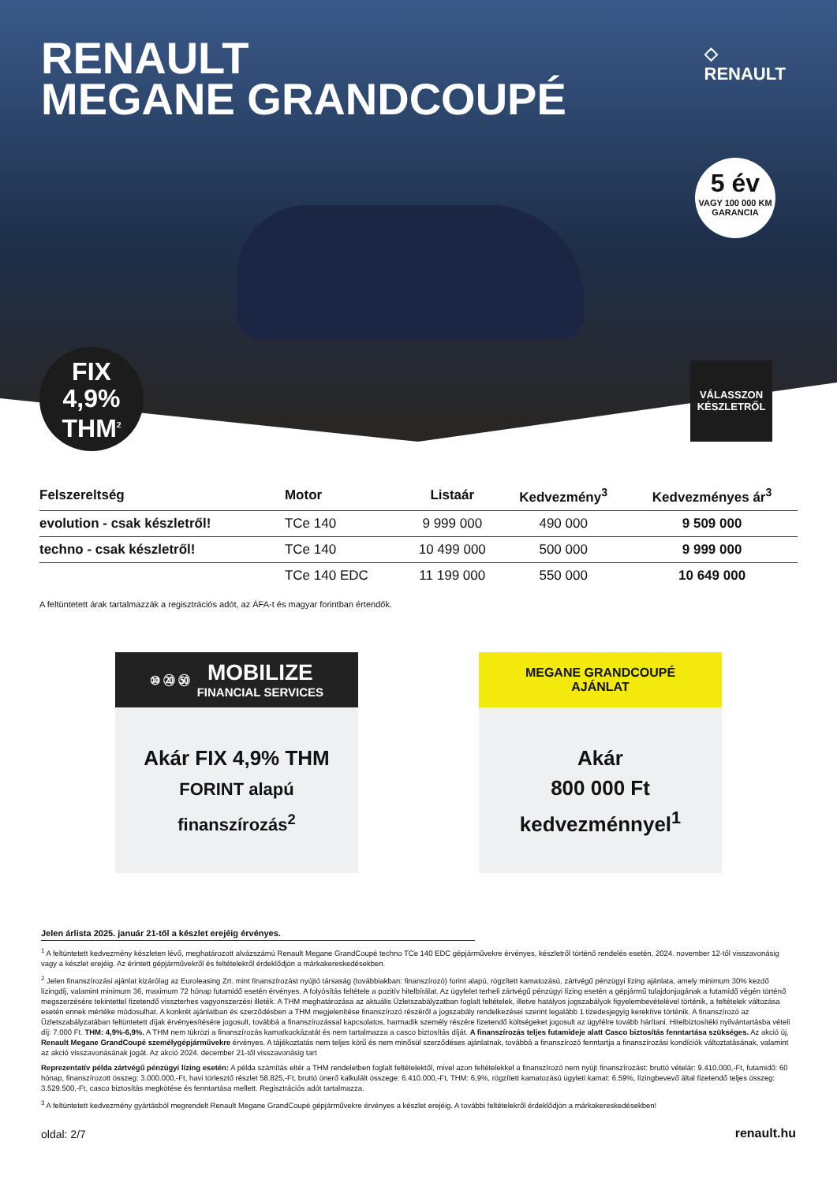RENAULT
MEGANE GRANDCOUPÉ
◇
RENAULT
5 év
VAGY 100 000 KM
GARANCIA
FIX
4,9%
THM<sup>2</sup>
VÁLASSZON
KÉSZLETRŐL
| Felszereltség | Motor | Listaár | Kedvezmény<sup>3</sup> | Kedvezményes ár<sup>3</sup> |
| --- | --- | --- | --- | --- |
| evolution - csak készletről! | TCe 140 | 9 999 000 | 490 000 | 9 509 000 |
| techno - csak készletről! | TCe 140 | 10 499 000 | 500 000 | 9 999 000 |
| | TCe 140 EDC | 11 199 000 | 550 000 | 10 649 000 |
A feltüntetett árak tartalmazzák a regisztrációs adót, az ÁFA-t és magyar forintban értendők.
⑩ ⑳ ㊿ MOBILIZE
FINANCIAL SERVICES
Akár FIX 4,9% THM
FORINT alapú
finanszírozás<sup>2</sup>
MEGANE GRANDCOUPÉ
AJÁNLAT
Akár
800 000 Ft
kedvezménnyel<sup>1</sup>
Jelen árlista 2025. január 21-től a készlet erejéig érvényes.
<sup>1</sup> A feltüntetett kedvezmény készleten lévő, meghatározott alvázszámú Renault Megane GrandCoupé techno TCe 140 EDC gépjárművekre érvényes, készletről történő rendelés esetén, 2024. november 12-től visszavonásig vagy a készlet erejéig. Az érintett gépjárművekről és feltételekről érdeklődjön a márkakereskedésekben.
<sup>2</sup> Jelen finanszírozási ajánlat kizárólag az Euroleasing Zrt. mint finanszírozást nyújtó társaság (továbbiakban: finanszírozó) forint alapú, rögzített kamatozású, zártvégű pénzügyi lízing ajánlata, amely minimum 30% kezdő lízingdíj, valamint minimum 36, maximum 72 hónap futamidő esetén érvényes. A folyósítás feltétele a pozitív hitelbírálat. Az ügyfelet terheli zártvégű pénzügyi lízing esetén a gépjármű tulajdonjogának a futamidő végén történő megszerzésére tekintettel fizetendő visszterhes vagyonszerzési illeték. A THM meghatározása az aktuális Üzletszabályzatban foglalt feltételek, illetve hatályos jogszabályok figyelembevételével történik, a feltételek változása esetén ennek mértéke módosulhat. A konkrét ajánlatban és szerződésben a THM megjelenítése finanszírozó részéről a jogszabály rendelkezései szerint legalább 1 tizedesjegyig kerekítve történik. A finanszírozó az Üzletszabályzatában feltüntetett díjak érvényesítésére jogosult, továbbá a finanszírozással kapcsolatos, harmadik személy részére fizetendő költségeket jogosult az ügyfélre tovább hárítani. Hitelbiztosítéki nyilvántartásba vételi díj: 7.000 Ft. THM: 4,9%-6,9%. A THM nem tükrözi a finanszírozás kamatkockázatát és nem tartalmazza a casco biztosítás díját. A finanszírozás teljes futamideje alatt Casco biztosítás fenntartása szükséges. Az akció új, Renault Megane GrandCoupé személygépjárművekre érvényes. A tájékoztatás nem teljes körű és nem minősül szerződéses ajánlatnak, továbbá a finanszírozó fenntartja a finanszírozási kondíciók változtatásának, valamint az akció visszavonásának jogát. Az akció 2024. december 21-től visszavonásig tart
Reprezentatív példa zártvégű pénzügyi lízing esetén: A példa számítás eltér a THM rendeletben foglalt feltételektől, mivel azon feltételekkel a finanszírozó nem nyújt finanszírozást: bruttó vételár: 9.410.000,-Ft, futamidő: 60 hónap, finanszírozott összeg: 3.000.000,-Ft, havi törlesztő részlet 58.825,-Ft, bruttó önerő kalkulált összege: 6.410.000,-Ft, THM: 6,9%, rögzített kamatozású ügyleti kamat: 6.59%, lízingbevevő által fizetendő teljes összeg: 3.529.500,-Ft, casco biztosítás megkötése és fenntartása mellett. Regisztrációs adót tartalmazza.
<sup>3</sup> A feltüntetett kedvezmény gyártásból megrendelt Renault Megane GrandCoupé gépjárművekre érvényes a készlet erejéig. A további feltételekről érdeklődjön a márkakereskedésekben!
oldal: 2/7 renault.hu